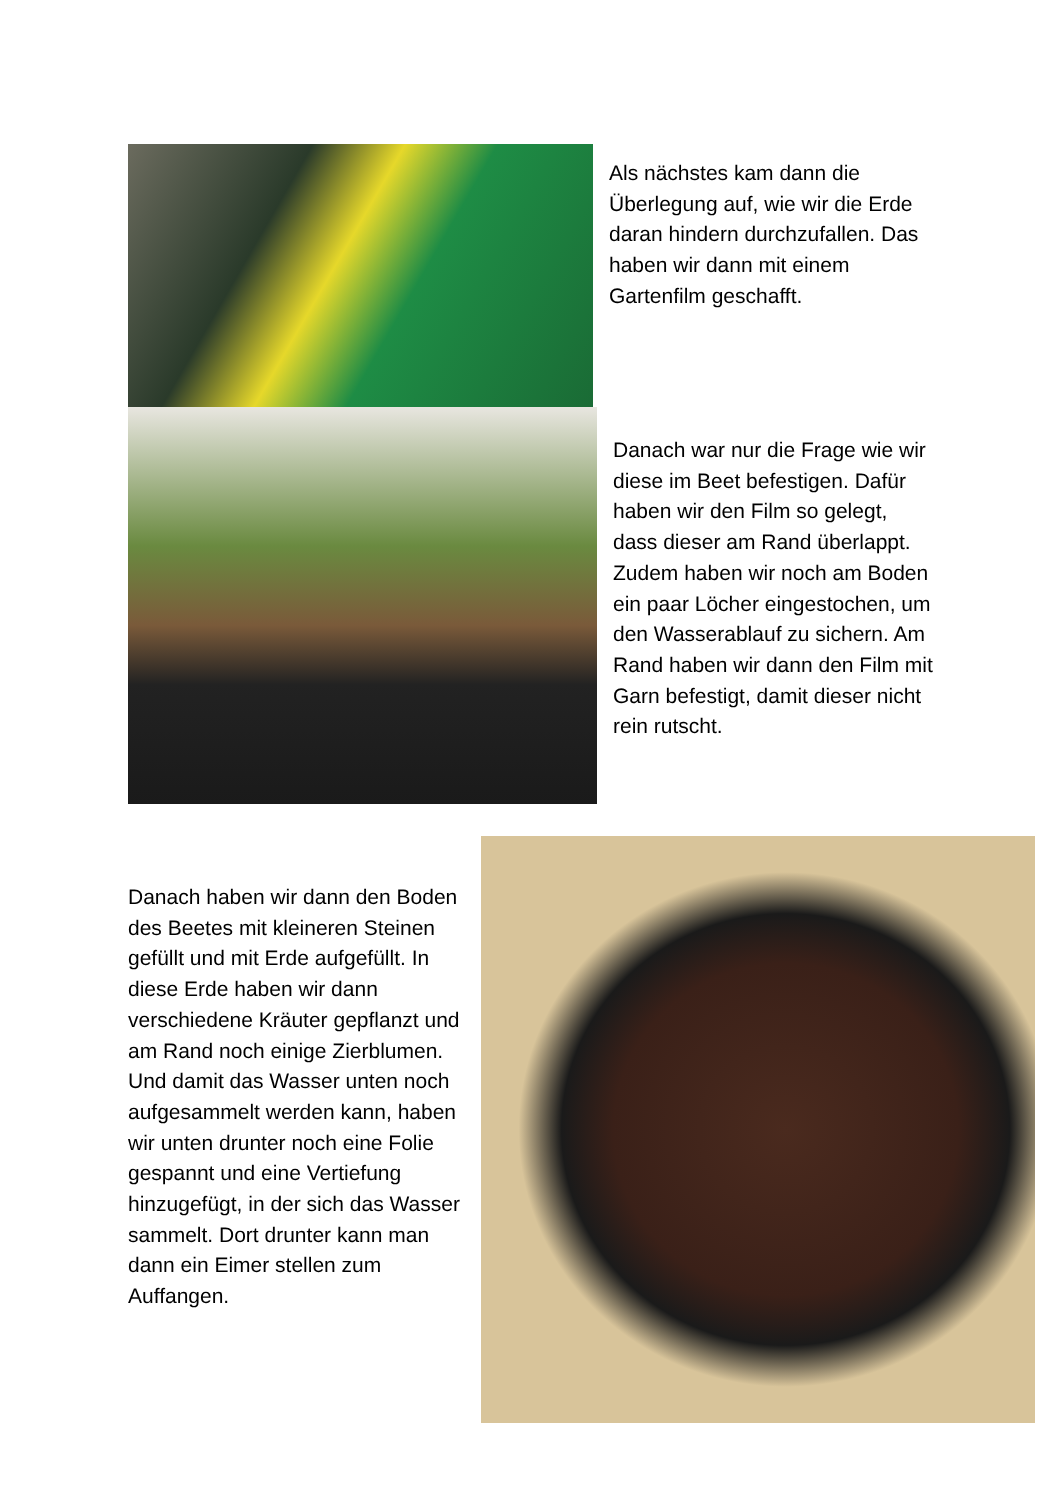Als nächstes kam dann die Überlegung auf, wie wir die Erde daran hindern durchzufallen. Das haben wir dann mit einem Gartenfilm geschafft.
Danach war nur die Frage wie wir diese im Beet befestigen. Dafür haben wir den Film so gelegt, dass dieser am Rand überlappt. Zudem haben wir noch am Boden ein paar Löcher eingestochen, um den Wasserablauf zu sichern. Am Rand haben wir dann den Film mit Garn befestigt, damit dieser nicht rein rutscht.
Danach haben wir dann den Boden des Beetes mit kleineren Steinen gefüllt und mit Erde aufgefüllt. In diese Erde haben wir dann verschiedene Kräuter gepflanzt und am Rand noch einige Zierblumen. Und damit das Wasser unten noch aufgesammelt werden kann, haben wir unten drunter noch eine Folie gespannt und eine Vertiefung hinzugefügt, in der sich das Wasser sammelt. Dort drunter kann man dann ein Eimer stellen zum Auffangen.